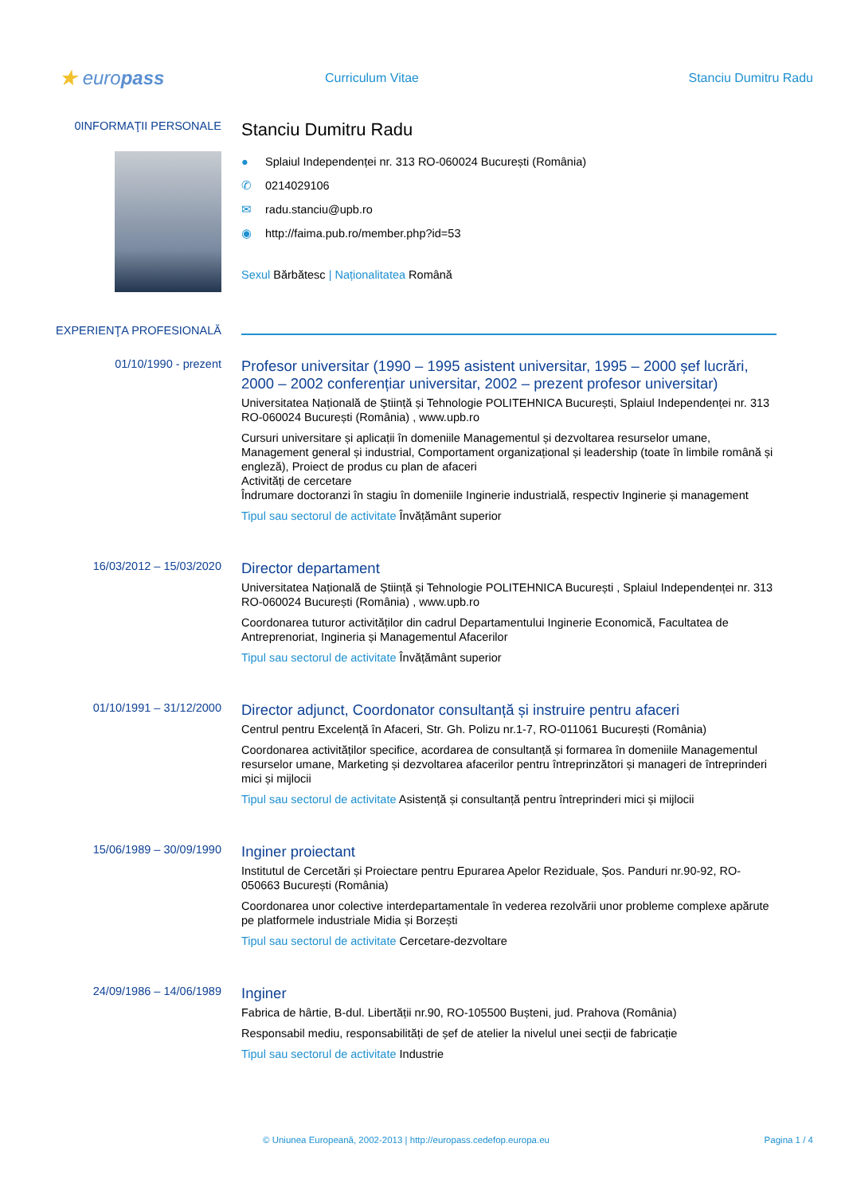★ europass
Curriculum Vitae Stanciu Dumitru Radu
0INFORMAŢII PERSONALE
Stanciu Dumitru Radu
● Splaiul Independenței nr. 313 RO-060024 București (România)
✆ 0214029106
✉ radu.stanciu@upb.ro
◉ http://faima.pub.ro/member.php?id=53
Sexul Bărbătesc | Naționalitatea Română
EXPERIENŢA PROFESIONALĂ
01/10/1990 - prezent
Profesor universitar (1990 – 1995 asistent universitar, 1995 – 2000 șef lucrări, 2000 – 2002 conferențiar universitar, 2002 – prezent profesor universitar)
Universitatea Națională de Știință și Tehnologie POLITEHNICA București, Splaiul Independenței nr. 313 RO-060024 București (România) , www.upb.ro
Cursuri universitare și aplicații în domeniile Managementul și dezvoltarea resurselor umane, Management general și industrial, Comportament organizațional și leadership (toate în limbile română și engleză), Proiect de produs cu plan de afaceri
Activități de cercetare
Îndrumare doctoranzi în stagiu în domeniile Inginerie industrială, respectiv Inginerie și management
Tipul sau sectorul de activitate Învățământ superior
16/03/2012 – 15/03/2020
Director departament
Universitatea Națională de Știință și Tehnologie POLITEHNICA București , Splaiul Independenței nr. 313 RO-060024 București (România) , www.upb.ro
Coordonarea tuturor activităților din cadrul Departamentului Inginerie Economică, Facultatea de Antreprenoriat, Ingineria și Managementul Afacerilor
Tipul sau sectorul de activitate Învățământ superior
01/10/1991 – 31/12/2000
Director adjunct, Coordonator consultanță și instruire pentru afaceri
Centrul pentru Excelență în Afaceri, Str. Gh. Polizu nr.1-7, RO-011061 București (România)
Coordonarea activităților specifice, acordarea de consultanță și formarea în domeniile Managementul resurselor umane, Marketing și dezvoltarea afacerilor pentru întreprinzători și manageri de întreprinderi mici și mijlocii
Tipul sau sectorul de activitate Asistență și consultanță pentru întreprinderi mici și mijlocii
15/06/1989 – 30/09/1990
Inginer proiectant
Institutul de Cercetări și Proiectare pentru Epurarea Apelor Reziduale, Șos. Panduri nr.90-92, RO-050663 București (România)
Coordonarea unor colective interdepartamentale în vederea rezolvării unor probleme complexe apărute pe platformele industriale Midia și Borzești
Tipul sau sectorul de activitate Cercetare-dezvoltare
24/09/1986 – 14/06/1989
Inginer
Fabrica de hârtie, B-dul. Libertății nr.90, RO-105500 Bușteni, jud. Prahova (România)
Responsabil mediu, responsabilități de șef de atelier la nivelul unei secții de fabricație
Tipul sau sectorul de activitate Industrie
© Uniunea Europeană, 2002-2013 | http://europass.cedefop.europa.eu Pagina 1 / 4